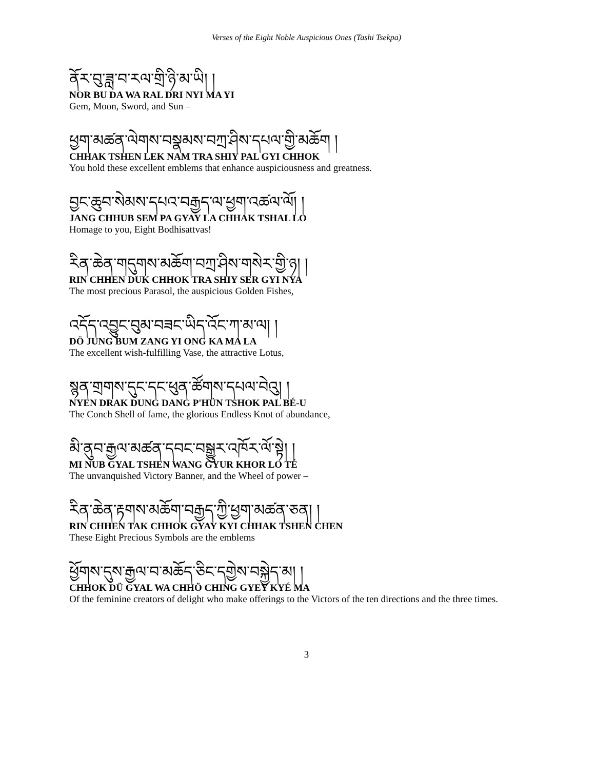Verses of the Eight Noble Auspicious Ones (Tashi Tsekpa)
ནོར་བུ་ཟླ་བ་རལ་གྲི་ཉི་མ་ཡི། །
NOR BU DA WA RAL DRI NYI MA YI
Gem, Moon, Sword, and Sun –
ཕྱག་མཚན་ལེགས་བསྣམས་བཀྲ་ཤིས་དཔལ་གྱི་མཆོག །
CHHAK TSHEN LEK NAM TRA SHIY PAL GYI CHHOK
You hold these excellent emblems that enhance auspiciousness and greatness.
བྱང་ཆུབ་སེམས་དཔའ་བརྒྱད་ལ་ཕྱག་འཚལ་ལོ། །
JANG CHHUB SEM PA GYAY LA CHHAK TSHAL LO
Homage to you, Eight Bodhisattvas!
རིན་ཆེན་གདུགས་མཆོག་བཀྲ་ཤིས་གསེར་གྱི་ཉ། །
RIN CHHEN DUK CHHOK TRA SHIY SER GYI NYA
The most precious Parasol, the auspicious Golden Fishes,
འདོད་འབྱུང་བུམ་བཟང་ཡིད་འོང་ཀ་མ་ལ། །
DÖ JUNG BUM ZANG YI ONG KA MA LA
The excellent wish-fulfilling Vase, the attractive Lotus,
སྙན་གྲགས་དུང་དང་ཕུན་ཚོགས་དཔལ་བེའུ། །
NYEN DRAK DUNG DANG P'HÜN TSHOK PAL BÉ-U
The Conch Shell of fame, the glorious Endless Knot of abundance,
མི་ནུབ་རྒྱལ་མཚན་དབང་བསྒྱུར་འཁོར་ལོ་སྟེ། །
MI NUB GYAL TSHEN WANG GYUR KHOR LO TÉ
The unvanquished Victory Banner, and the Wheel of power –
རིན་ཆེན་རྟགས་མཆོག་བརྒྱད་ཀྱི་ཕྱག་མཚན་ཅན། །
RIN CHHEN TAK CHHOK GYAY KYI CHHAK TSHEN CHEN
These Eight Precious Symbols are the emblems
ཕྱོགས་དུས་རྒྱལ་བ་མཆོད་ཅིང་དགྱེས་བསྐྱེད་མ། །
CHHOK DÜ GYAL WA CHHÖ CHING GYEY KYÉ MA
Of the feminine creators of delight who make offerings to the Victors of the ten directions and the three times.
3